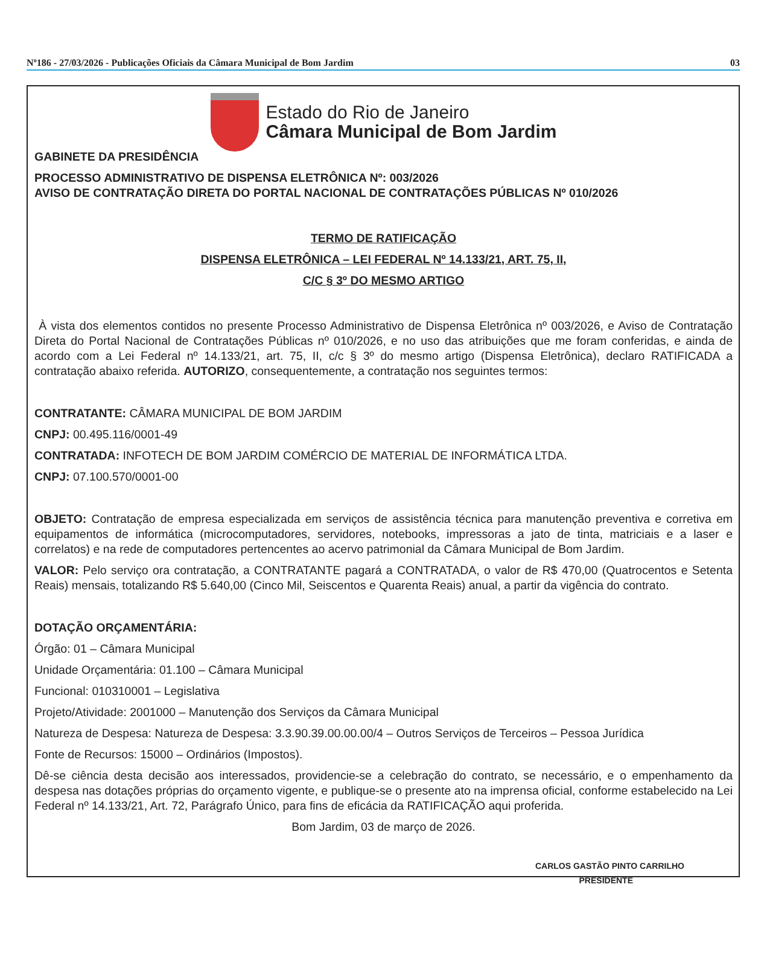Nº186 - 27/03/2026 - Publicações Oficiais da Câmara Municipal de Bom Jardim 03
Estado do Rio de Janeiro
Câmara Municipal de Bom Jardim
GABINETE DA PRESIDÊNCIA
PROCESSO ADMINISTRATIVO DE DISPENSA ELETRÔNICA Nº: 003/2026
AVISO DE CONTRATAÇÃO DIRETA DO PORTAL NACIONAL DE CONTRATAÇÕES PÚBLICAS Nº 010/2026
TERMO DE RATIFICAÇÃO
DISPENSA ELETRÔNICA – LEI FEDERAL Nº 14.133/21, ART. 75, II,
C/C § 3º DO MESMO ARTIGO
À vista dos elementos contidos no presente Processo Administrativo de Dispensa Eletrônica nº 003/2026, e Aviso de Contratação Direta do Portal Nacional de Contratações Públicas nº 010/2026, e no uso das atribuições que me foram conferidas, e ainda de acordo com a Lei Federal nº 14.133/21, art. 75, II, c/c § 3º do mesmo artigo (Dispensa Eletrônica), declaro RATIFICADA a contratação abaixo referida. AUTORIZO, consequentemente, a contratação nos seguintes termos:
CONTRATANTE: CÂMARA MUNICIPAL DE BOM JARDIM
CNPJ: 00.495.116/0001-49
CONTRATADA: INFOTECH DE BOM JARDIM COMÉRCIO DE MATERIAL DE INFORMÁTICA LTDA.
CNPJ: 07.100.570/0001-00
OBJETO: Contratação de empresa especializada em serviços de assistência técnica para manutenção preventiva e corretiva em equipamentos de informática (microcomputadores, servidores, notebooks, impressoras a jato de tinta, matriciais e a laser e correlatos) e na rede de computadores pertencentes ao acervo patrimonial da Câmara Municipal de Bom Jardim.
VALOR: Pelo serviço ora contratação, a CONTRATANTE pagará a CONTRATADA, o valor de R$ 470,00 (Quatrocentos e Setenta Reais) mensais, totalizando R$ 5.640,00 (Cinco Mil, Seiscentos e Quarenta Reais) anual, a partir da vigência do contrato.
DOTAÇÃO ORÇAMENTÁRIA:
Órgão: 01 – Câmara Municipal
Unidade Orçamentária: 01.100 – Câmara Municipal
Funcional: 010310001 – Legislativa
Projeto/Atividade: 2001000 – Manutenção dos Serviços da Câmara Municipal
Natureza de Despesa: Natureza de Despesa: 3.3.90.39.00.00.00/4 – Outros Serviços de Terceiros – Pessoa Jurídica
Fonte de Recursos: 15000 – Ordinários (Impostos).
Dê-se ciência desta decisão aos interessados, providencie-se a celebração do contrato, se necessário, e o empenhamento da despesa nas dotações próprias do orçamento vigente, e publique-se o presente ato na imprensa oficial, conforme estabelecido na Lei Federal nº 14.133/21, Art. 72, Parágrafo Único, para fins de eficácia da RATIFICAÇÃO aqui proferida.
Bom Jardim, 03 de março de 2026.
CARLOS GASTÃO PINTO CARRILHO
PRESIDENTE